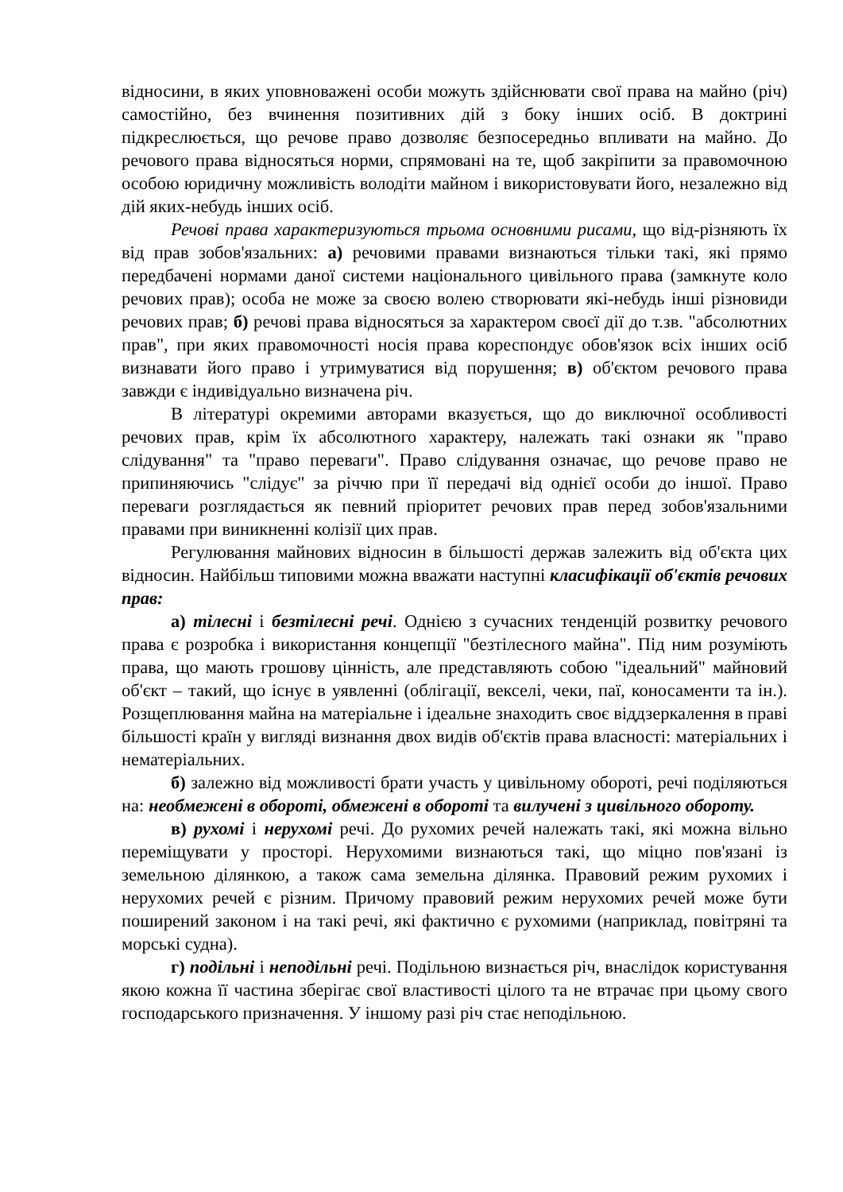відносини, в яких уповноважені особи можуть здійснювати свої права на майно (річ) самостійно, без вчинення позитивних дій з боку інших осіб. В доктрині підкреслюється, що речове право дозволяє безпосередньо впливати на майно. До речового права відносяться норми, спрямовані на те, щоб закріпити за правомочною особою юридичну можливість володіти майном і використовувати його, незалежно від дій яких-небудь інших осіб.
Речові права характеризуються трьома основними рисами, що від-різняють їх від прав зобов'язальних: а) речовими правами визнаються тільки такі, які прямо передбачені нормами даної системи національного цивільного права (замкнуте коло речових прав); особа не може за своєю волею створювати які-небудь інші різновиди речових прав; б) речові права відносяться за характером своєї дії до т.зв. "абсолютних прав", при яких правомочності носія права кореспондує обов'язок всіх інших осіб визнавати його право і утримуватися від порушення; в) об'єктом речового права завжди є індивідуально визначена річ.
В літературі окремими авторами вказується, що до виключної особливості речових прав, крім їх абсолютного характеру, належать такі ознаки як "право слідування" та "право переваги". Право слідування означає, що речове право не припиняючись "слідує" за річчю при її передачі від однієї особи до іншої. Право переваги розглядається як певний пріоритет речових прав перед зобов'язальними правами при виникненні колізії цих прав.
Регулювання майнових відносин в більшості держав залежить від об'єкта цих відносин. Найбільш типовими можна вважати наступні класифікації об'єктів речових прав:
а) тілесні і безтілесні речі. Однією з сучасних тенденцій розвитку речового права є розробка і використання концепції "безтілесного майна". Під ним розуміють права, що мають грошову цінність, але представляють собою "ідеальний" майновий об'єкт – такий, що існує в уявленні (облігації, векселі, чеки, паї, коносаменти та ін.). Розщеплювання майна на матеріальне і ідеальне знаходить своє віддзеркалення в праві більшості країн у вигляді визнання двох видів об'єктів права власності: матеріальних і нематеріальних.
б) залежно від можливості брати участь у цивільному обороті, речі поділяються на: необмежені в обороті, обмежені в обороті та вилучені з цивільного обороту.
в) рухомі і нерухомі речі. До рухомих речей належать такі, які можна вільно переміщувати у просторі. Нерухомими визнаються такі, що міцно пов'язані із земельною ділянкою, а також сама земельна ділянка. Правовий режим рухомих і нерухомих речей є різним. Причому правовий режим нерухомих речей може бути поширений законом і на такі речі, які фактично є рухомими (наприклад, повітряні та морські судна).
г) подільні і неподільні речі. Подільною визнається річ, внаслідок користування якою кожна її частина зберігає свої властивості цілого та не втрачає при цьому свого господарського призначення. У іншому разі річ стає неподільною.